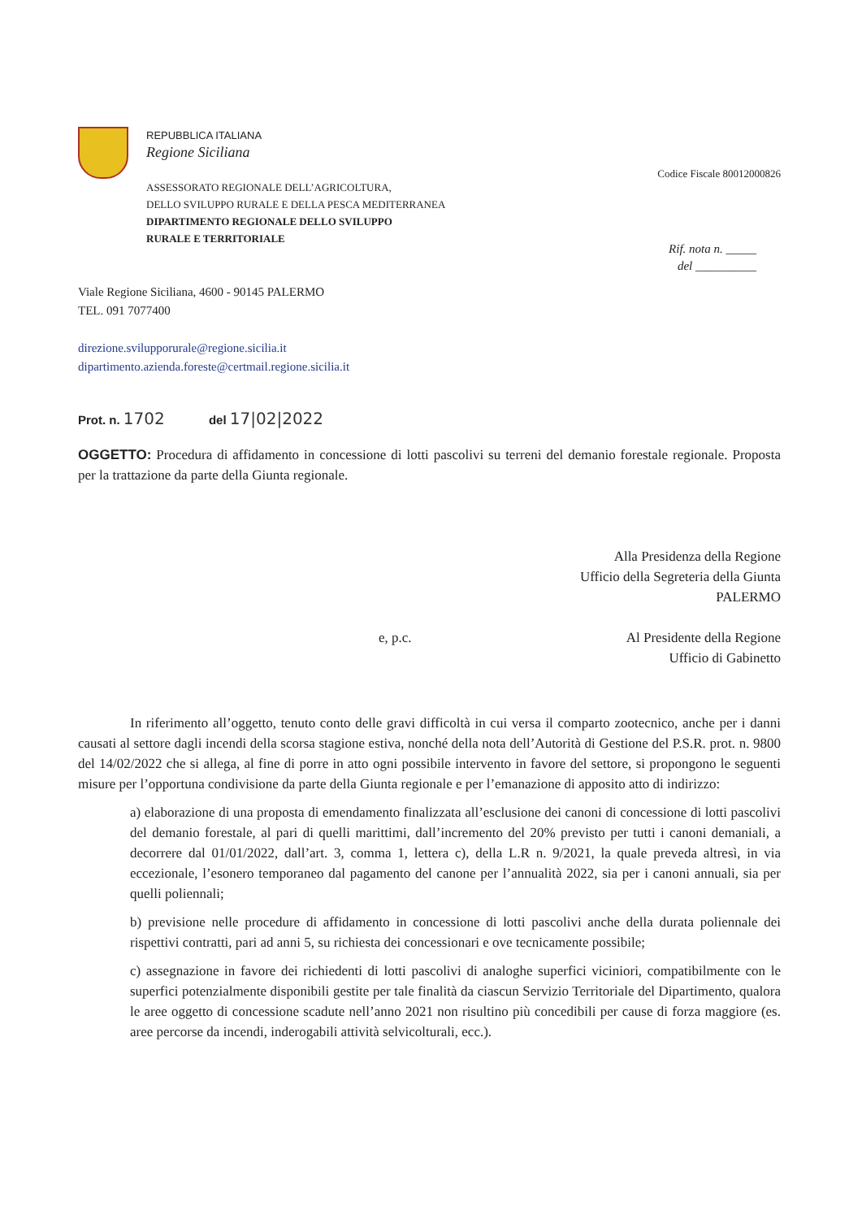REPUBBLICA ITALIANA
Regione Siciliana
ASSESSORATO REGIONALE DELL’AGRICOLTURA,
DELLO SVILUPPO RURALE E DELLA PESCA MEDITERRANEA
DIPARTIMENTO REGIONALE DELLO SVILUPPO
RURALE E TERRITORIALE
Codice Fiscale 80012000826
Rif. nota n. _____
del __________
Viale Regione Siciliana, 4600 - 90145 PALERMO
TEL. 091 7077400
direzione.sviluppo­rurale@regione.sicilia.it
dipartimento.azienda.foreste@certmail.regione.sicilia.it
Prot. n. 1702 del 17|02|2022
OGGETTO: Procedura di affidamento in concessione di lotti pascolivi su terreni del demanio forestale regionale. Proposta per la trattazione da parte della Giunta regionale.
Alla Presidenza della Regione
Ufficio della Segreteria della Giunta
PALERMO
e, p.c. Al Presidente della Regione
Ufficio di Gabinetto
In riferimento all’oggetto, tenuto conto delle gravi difficoltà in cui versa il comparto zootecnico, anche per i danni causati al settore dagli incendi della scorsa stagione estiva, nonché della nota dell’Autorità di Gestione del P.S.R. prot. n. 9800 del 14/02/2022 che si allega, al fine di porre in atto ogni possibile intervento in favore del settore, si propongono le seguenti misure per l’opportuna condivisione da parte della Giunta regionale e per l’emanazione di apposito atto di indirizzo:
a) elaborazione di una proposta di emendamento finalizzata all’esclusione dei canoni di concessione di lotti pascolivi del demanio forestale, al pari di quelli marittimi, dall’incremento del 20% previsto per tutti i canoni demaniali, a decorrere dal 01/01/2022, dall’art. 3, comma 1, lettera c), della L.R n. 9/2021, la quale preveda altresì, in via eccezionale, l’esonero temporaneo dal pagamento del canone per l’annualità 2022, sia per i canoni annuali, sia per quelli poliennali;
b) previsione nelle procedure di affidamento in concessione di lotti pascolivi anche della durata poliennale dei rispettivi contratti, pari ad anni 5, su richiesta dei concessionari e ove tecnicamente possibile;
c) assegnazione in favore dei richiedenti di lotti pascolivi di analoghe superfici viciniori, compatibilmente con le superfici potenzialmente disponibili gestite per tale finalità da ciascun Servizio Territoriale del Dipartimento, qualora le aree oggetto di concessione scadute nell’anno 2021 non risultino più concedibili per cause di forza maggiore (es. aree percorse da incendi, inderogabili attività selvicolturali, ecc.).